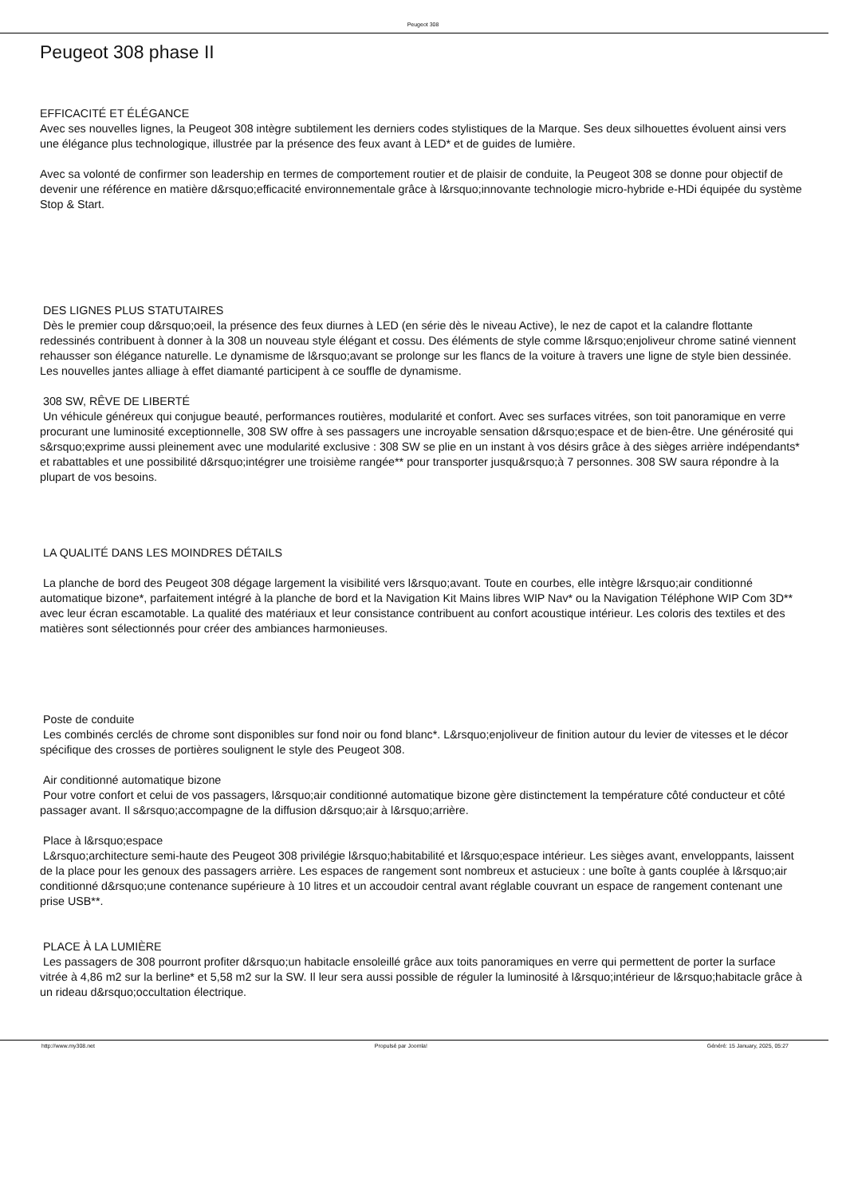Peugeot 308
Peugeot 308 phase II
EFFICACITÉ ET ÉLÉGANCE
Avec ses nouvelles lignes, la Peugeot 308 intègre subtilement les derniers codes stylistiques de la Marque. Ses deux silhouettes évoluent ainsi vers une élégance plus technologique, illustrée par la présence des feux avant à LED* et de guides de lumière.
Avec sa volonté de confirmer son leadership en termes de comportement routier et de plaisir de conduite, la Peugeot 308 se donne pour objectif de devenir une référence en matière d&rsquo;efficacité environnementale grâce à l&rsquo;innovante technologie micro-hybride e-HDi équipée du système Stop & Start.
DES LIGNES PLUS STATUTAIRES
Dès le premier coup d&rsquo;oeil, la présence des feux diurnes à LED (en série dès le niveau Active), le nez de capot et la calandre flottante redessinés contribuent à donner à la 308 un nouveau style élégant et cossu. Des éléments de style comme l&rsquo;enjoliveur chrome satiné viennent rehausser son élégance naturelle. Le dynamisme de l&rsquo;avant se prolonge sur les flancs de la voiture à travers une ligne de style bien dessinée. Les nouvelles jantes alliage à effet diamanté participent à ce souffle de dynamisme.
308 SW, RÊVE DE LIBERTÉ
Un véhicule généreux qui conjugue beauté, performances routières, modularité et confort. Avec ses surfaces vitrées, son toit panoramique en verre procurant une luminosité exceptionnelle, 308 SW offre à ses passagers une incroyable sensation d&rsquo;espace et de bien-être. Une générosité qui s&rsquo;exprime aussi pleinement avec une modularité exclusive : 308 SW se plie en un instant à vos désirs grâce à des sièges arrière indépendants* et rabattables et une possibilité d&rsquo;intégrer une troisième rangée** pour transporter jusqu&rsquo;à 7 personnes. 308 SW saura répondre à la plupart de vos besoins.
LA QUALITÉ DANS LES MOINDRES DÉTAILS
La planche de bord des Peugeot 308 dégage largement la visibilité vers l&rsquo;avant. Toute en courbes, elle intègre l&rsquo;air conditionné automatique bizone*, parfaitement intégré à la planche de bord et la Navigation Kit Mains libres WIP Nav* ou la Navigation Téléphone WIP Com 3D** avec leur écran escamotable. La qualité des matériaux et leur consistance contribuent au confort acoustique intérieur. Les coloris des textiles et des matières sont sélectionnés pour créer des ambiances harmonieuses.
Poste de conduite
Les combinés cerclés de chrome sont disponibles sur fond noir ou fond blanc*. L&rsquo;enjoliveur de finition autour du levier de vitesses et le décor spécifique des crosses de portières soulignent le style des Peugeot 308.
Air conditionné automatique bizone
Pour votre confort et celui de vos passagers, l&rsquo;air conditionné automatique bizone gère distinctement la température côté conducteur et côté passager avant. Il s&rsquo;accompagne de la diffusion d&rsquo;air à l&rsquo;arrière.
Place à l&rsquo;espace
L&rsquo;architecture semi-haute des Peugeot 308 privilégie l&rsquo;habitabilité et l&rsquo;espace intérieur. Les sièges avant, enveloppants, laissent de la place pour les genoux des passagers arrière. Les espaces de rangement sont nombreux et astucieux : une boîte à gants couplée à l&rsquo;air conditionné d&rsquo;une contenance supérieure à 10 litres et un accoudoir central avant réglable couvrant un espace de rangement contenant une prise USB**.
PLACE À LA LUMIÈRE
Les passagers de 308 pourront profiter d&rsquo;un habitacle ensoleillé grâce aux toits panoramiques en verre qui permettent de porter la surface vitrée à 4,86 m2 sur la berline* et 5,58 m2 sur la SW. Il leur sera aussi possible de réguler la luminosité à l&rsquo;intérieur de l&rsquo;habitacle grâce à un rideau d&rsquo;occultation électrique.
http://www.my308.net Propulsé par Joomla! Généré: 15 January, 2025, 05:27